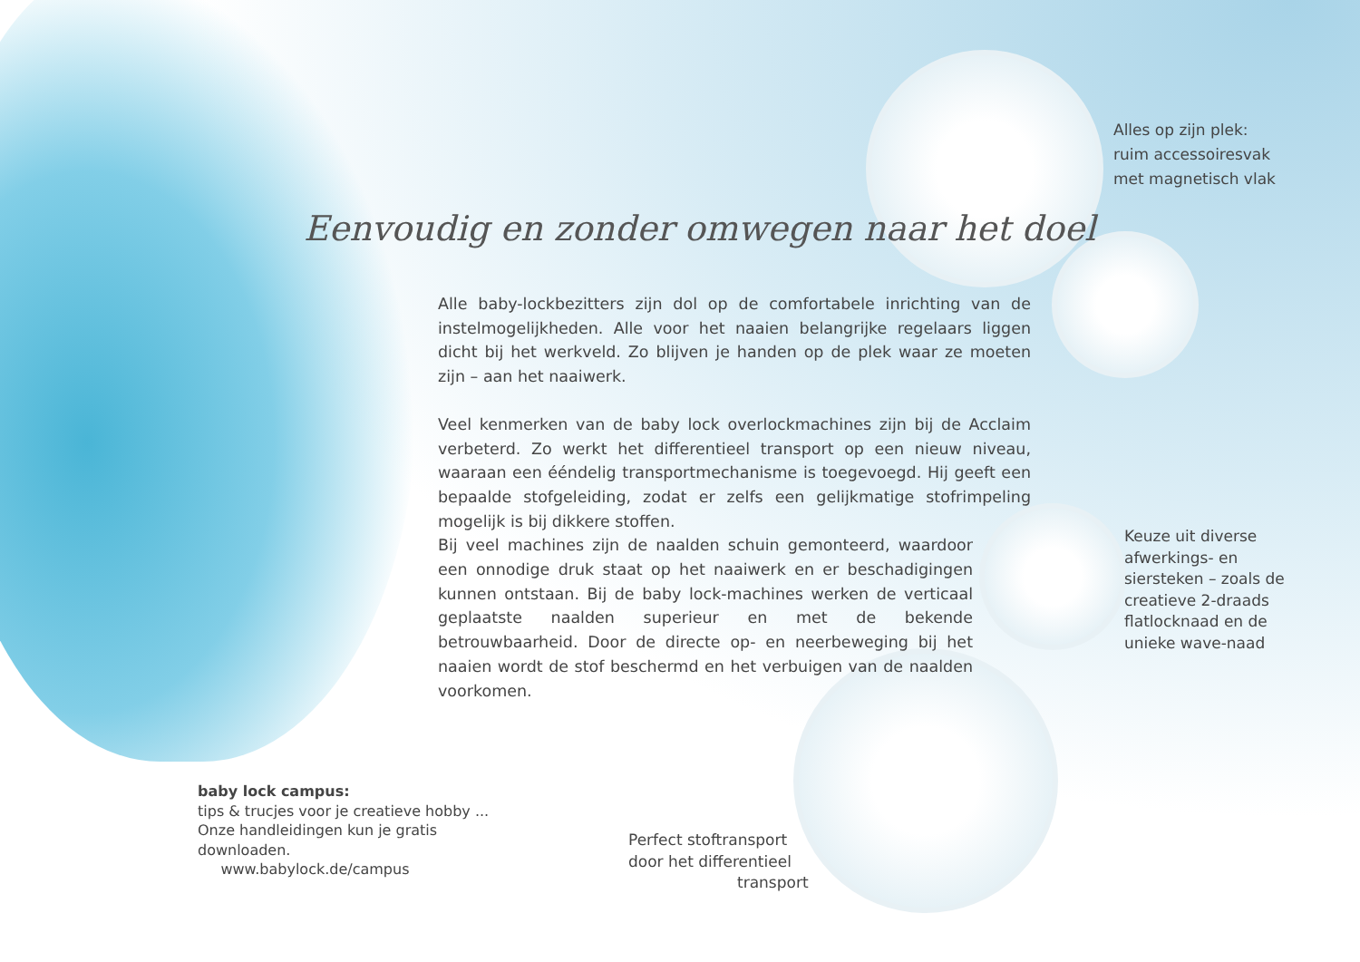Alles op zijn plek:
ruim accessoiresvak
met magnetisch vlak
Eenvoudig en zonder omwegen naar het doel
Alle baby-lockbezitters zijn dol op de comfortabele inrichting van de instelmogelijkheden. Alle voor het naaien belangrijke regelaars liggen dicht bij het werkveld. Zo blijven je handen op de plek waar ze moeten zijn – aan het naaiwerk.
Veel kenmerken van de baby lock overlockmachines zijn bij de Acclaim verbeterd. Zo werkt het differentieel transport op een nieuw niveau, waaraan een ééndelig transportmechanisme is toegevoegd. Hij geeft een bepaalde stofgeleiding, zodat er zelfs een gelijkmatige stofrimpeling mogelijk is bij dikkere stoffen.
Bij veel machines zijn de naalden schuin gemonteerd, waardoor een onnodige druk staat op het naaiwerk en er beschadigingen kunnen ontstaan. Bij de baby lock-machines werken de verticaal geplaatste naalden superieur en met de bekende betrouwbaarheid. Door de directe op- en neerbeweging bij het naaien wordt de stof beschermd en het verbuigen van de naalden voorkomen.
Keuze uit diverse
afwerkings- en
siersteken – zoals de
creatieve 2-draads
flatlocknaad en de
unieke wave-naad
baby lock campus:
tips & trucjes voor je creatieve hobby ...
Onze handleidingen kun je gratis
downloaden.
www.babylock.de/campus
Perfect stoftransport
door het differentieel
transport